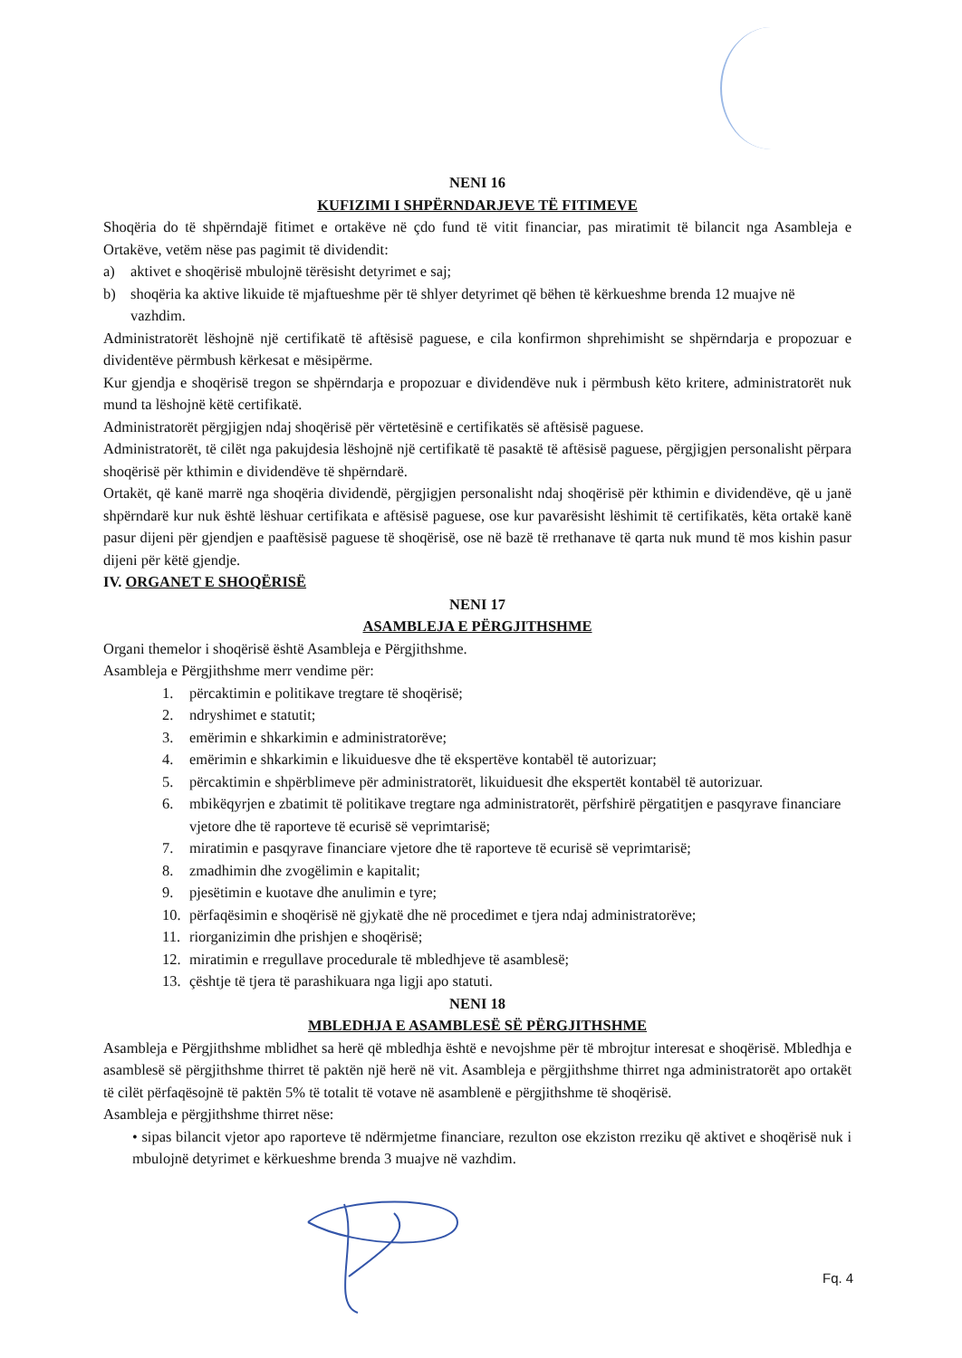NENI 16
KUFIZIMI I SHPËRNDARJEVE TË FITIMEVE
Shoqëria do të shpërndajë fitimet e ortakëve në çdo fund të vitit financiar, pas miratimit të bilancit nga Asambleja e Ortakëve, vetëm nëse pas pagimit të dividendit:
a) aktivet e shoqërisë mbulojnë tërësisht detyrimet e saj;
b) shoqëria ka aktive likuide të mjaftueshme për të shlyer detyrimet që bëhen të kërkueshme brenda 12 muajve në vazhdim.
Administratorët lëshojnë një certifikatë të aftësisë paguese, e cila konfirmon shprehimisht se shpërndarja e propozuar e dividentëve përmbush kërkesat e mësipërme.
Kur gjendja e shoqërisë tregon se shpërndarja e propozuar e dividendëve nuk i përmbush këto kritere, administratorët nuk mund ta lëshojnë këtë certifikatë.
Administratorët përgjigjen ndaj shoqërisë për vërtetësinë e certifikatës së aftësisë paguese.
Administratorët, të cilët nga pakujdesia lëshojnë një certifikatë të pasaktë të aftësisë paguese, përgjigjen personalisht përpara shoqërisë për kthimin e dividendëve të shpërndarë.
Ortakët, që kanë marrë nga shoqëria dividendë, përgjigjen personalisht ndaj shoqërisë për kthimin e dividendëve, që u janë shpërndarë kur nuk është lëshuar certifikata e aftësisë paguese, ose kur pavarësisht lëshimit të certifikatës, këta ortakë kanë pasur dijeni për gjendjen e paaftësisë paguese të shoqërisë, ose në bazë të rrethanave të qarta nuk mund të mos kishin pasur dijeni për këtë gjendje.
IV. ORGANET E SHOQËRISË
NENI 17
ASAMBLEJA E PËRGJITHSHME
Organi themelor i shoqërisë është Asambleja e Përgjithshme.
Asambleja e Përgjithshme merr vendime për:
1. përcaktimin e politikave tregtare të shoqërisë;
2. ndryshimet e statutit;
3. emërimin e shkarkimin e administratorëve;
4. emërimin e shkarkimin e likuiduesve dhe të ekspertëve kontabël të autorizuar;
5. përcaktimin e shpërblimeve për administratorët, likuiduesit dhe ekspertët kontabël të autorizuar.
6. mbikëqyrjen e zbatimit të politikave tregtare nga administratorët, përfshirë përgatitjen e pasqyrave financiare vjetore dhe të raporteve të ecurisë së veprimtarisë;
7. miratimin e pasqyrave financiare vjetore dhe të raporteve të ecurisë së veprimtarisë;
8. zmadhimin dhe zvogëlimin e kapitalit;
9. pjesëtimin e kuotave dhe anulimin e tyre;
10. përfaqësimin e shoqërisë në gjykatë dhe në procedimet e tjera ndaj administratorëve;
11. riorganizimin dhe prishjen e shoqërisë;
12. miratimin e rregullave procedurale të mbledhjeve të asamblesë;
13. çështje të tjera të parashikuara nga ligji apo statuti.
NENI 18
MBLEDHJA E ASAMBLESË SË PËRGJITHSHME
Asambleja e Përgjithshme mblidhet sa herë që mbledhja është e nevojshme për të mbrojtur interesat e shoqërisë. Mbledhja e asamblesë së përgjithshme thirret të paktën një herë në vit. Asambleja e përgjithshme thirret nga administratorët apo ortakët të cilët përfaqësojnë të paktën 5% të totalit të votave në asamblenë e përgjithshme të shoqërisë.
Asambleja e përgjithshme thirret nëse:
• sipas bilancit vjetor apo raporteve të ndërmjetme financiare, rezulton ose ekziston rreziku që aktivet e shoqërisë nuk i mbulojnë detyrimet e kërkueshme brenda 3 muajve në vazhdim.
Fq. 4